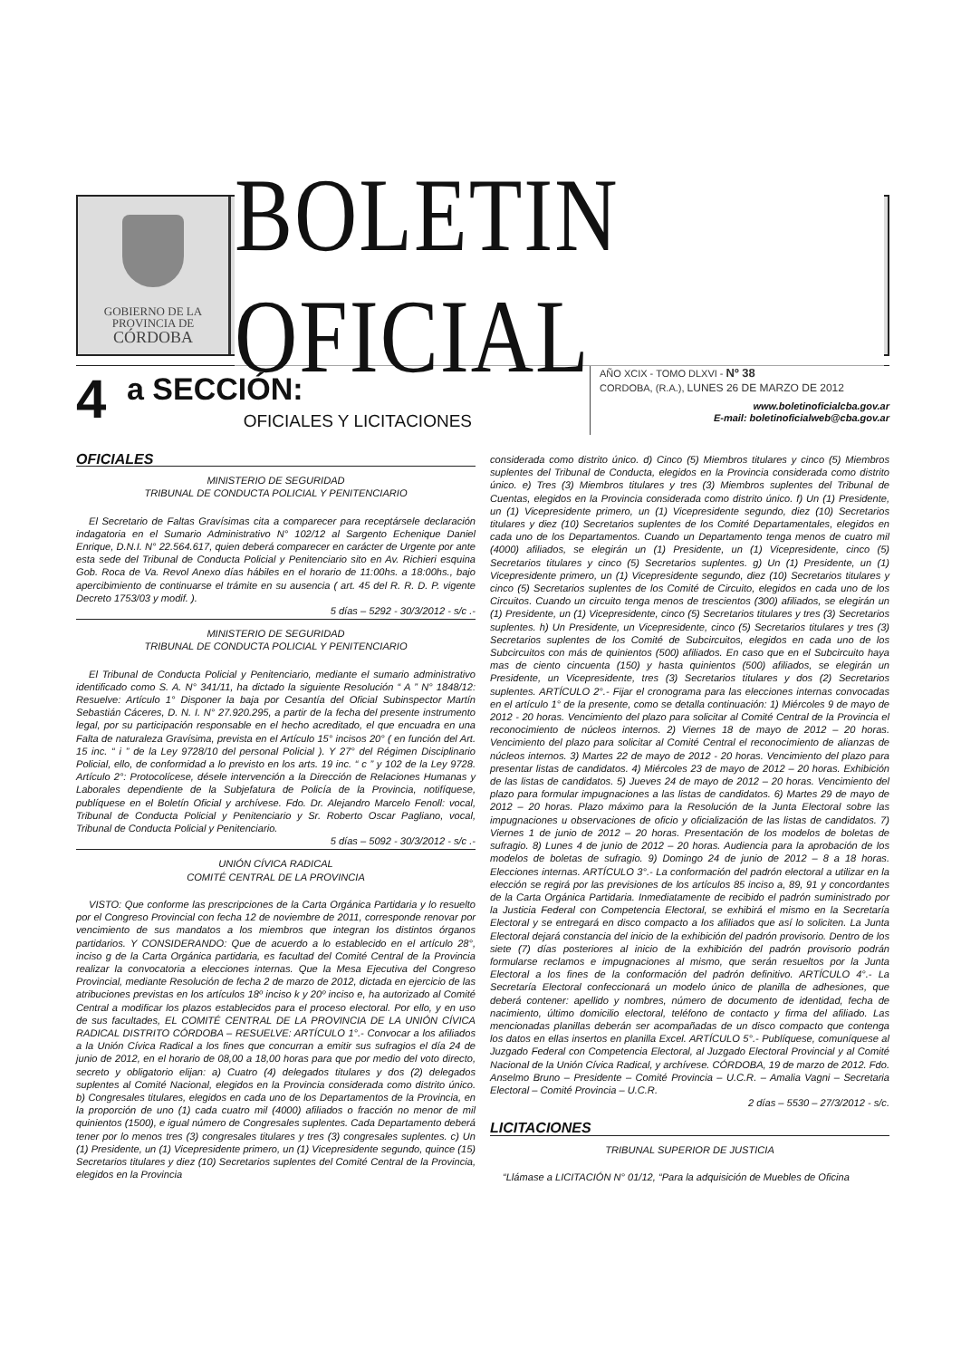GOBIERNO DE LA
PROVINCIA DE
CÓRDOBA
BOLETIN OFICIAL
4 a SECCIÓN:
OFICIALES Y LICITACIONES
AÑO XCIX - TOMO DLXVI - Nº 38
CORDOBA, (R.A.), LUNES 26 DE MARZO DE 2012
www.boletinoficialcba.gov.ar
E-mail: boletinoficialweb@cba.gov.ar
OFICIALES
MINISTERIO DE SEGURIDAD
TRIBUNAL DE CONDUCTA POLICIAL Y PENITENCIARIO
El Secretario de Faltas Gravísimas cita a comparecer para receptársele declaración indagatoria en el Sumario Administrativo N° 102/12 al Sargento Echenique Daniel Enrique, D.N.I. N° 22.564.617, quien deberá comparecer en carácter de Urgente por ante esta sede del Tribunal de Conducta Policial y Penitenciario sito en Av. Richieri esquina Gob. Roca de Va. Revol Anexo días hábiles en el horario de 11:00hs. a 18:00hs., bajo apercibimiento de continuarse el trámite en su ausencia ( art. 45 del R. R. D. P. vigente Decreto 1753/03 y modif. ).
5 días – 5292 - 30/3/2012 - s/c .-
MINISTERIO DE SEGURIDAD
TRIBUNAL DE CONDUCTA POLICIAL Y PENITENCIARIO
El Tribunal de Conducta Policial y Penitenciario, mediante el sumario administrativo identificado como S. A. N° 341/11, ha dictado la siguiente Resolución “ A ” N° 1848/12: Resuelve: Artículo 1° Disponer la baja por Cesantía del Oficial Subinspector Martín Sebastián Cáceres, D. N. I. N° 27.920.295, a partir de la fecha del presente instrumento legal, por su participación responsable en el hecho acreditado, el que encuadra en una Falta de naturaleza Gravísima, prevista en el Artículo 15° incisos 20° ( en función del Art. 15 inc. “ i ” de la Ley 9728/10 del personal Policial ). Y 27° del Régimen Disciplinario Policial, ello, de conformidad a lo previsto en los arts. 19 inc. “ c ” y 102 de la Ley 9728. Artículo 2°: Protocolícese, désele intervención a la Dirección de Relaciones Humanas y Laborales dependiente de la Subjefatura de Policía de la Provincia, notifíquese, publíquese en el Boletín Oficial y archívese. Fdo. Dr. Alejandro Marcelo Fenoll: vocal, Tribunal de Conducta Policial y Penitenciario y Sr. Roberto Oscar Pagliano, vocal, Tribunal de Conducta Policial y Penitenciario.
5 días – 5092 - 30/3/2012 - s/c .-
UNIÓN CÍVICA RADICAL
COMITÉ CENTRAL DE LA PROVINCIA
VISTO: Que conforme las prescripciones de la Carta Orgánica Partidaria y lo resuelto por el Congreso Provincial con fecha 12 de noviembre de 2011, corresponde renovar por vencimiento de sus mandatos a los miembros que integran los distintos órganos partidarios. Y CONSIDERANDO: Que de acuerdo a lo establecido en el artículo 28°, inciso g de la Carta Orgánica partidaria, es facultad del Comité Central de la Provincia realizar la convocatoria a elecciones internas. Que la Mesa Ejecutiva del Congreso Provincial, mediante Resolución de fecha 2 de marzo de 2012, dictada en ejercicio de las atribuciones previstas en los artículos 18º inciso k y 20º inciso e, ha autorizado al Comité Central a modificar los plazos establecidos para el proceso electoral. Por ello, y en uso de sus facultades, EL COMITÉ CENTRAL DE LA PROVINCIA DE LA UNIÓN CÍVICA RADICAL DISTRITO CÓRDOBA – RESUELVE: ARTÍCULO 1°.- Convocar a los afiliados a la Unión Cívica Radical a los fines que concurran a emitir sus sufragios el día 24 de junio de 2012, en el horario de 08,00 a 18,00 horas para que por medio del voto directo, secreto y obligatorio elijan: a) Cuatro (4) delegados titulares y dos (2) delegados suplentes al Comité Nacional, elegidos en la Provincia considerada como distrito único. b) Congresales titulares, elegidos en cada uno de los Departamentos de la Provincia, en la proporción de uno (1) cada cuatro mil (4000) afiliados o fracción no menor de mil quinientos (1500), e igual número de Congresales suplentes. Cada Departamento deberá tener por lo menos tres (3) congresales titulares y tres (3) congresales suplentes. c) Un (1) Presidente, un (1) Vicepresidente primero, un (1) Vicepresidente segundo, quince (15) Secretarios titulares y diez (10) Secretarios suplentes del Comité Central de la Provincia, elegidos en la Provincia
considerada como distrito único. d) Cinco (5) Miembros titulares y cinco (5) Miembros suplentes del Tribunal de Conducta, elegidos en la Provincia considerada como distrito único. e) Tres (3) Miembros titulares y tres (3) Miembros suplentes del Tribunal de Cuentas, elegidos en la Provincia considerada como distrito único. f) Un (1) Presidente, un (1) Vicepresidente primero, un (1) Vicepresidente segundo, diez (10) Secretarios titulares y diez (10) Secretarios suplentes de los Comité Departamentales, elegidos en cada uno de los Departamentos. Cuando un Departamento tenga menos de cuatro mil (4000) afiliados, se elegirán un (1) Presidente, un (1) Vicepresidente, cinco (5) Secretarios titulares y cinco (5) Secretarios suplentes. g) Un (1) Presidente, un (1) Vicepresidente primero, un (1) Vicepresidente segundo, diez (10) Secretarios titulares y cinco (5) Secretarios suplentes de los Comité de Circuito, elegidos en cada uno de los Circuitos. Cuando un circuito tenga menos de trescientos (300) afiliados, se elegirán un (1) Presidente, un (1) Vicepresidente, cinco (5) Secretarios titulares y tres (3) Secretarios suplentes. h) Un Presidente, un Vicepresidente, cinco (5) Secretarios titulares y tres (3) Secretarios suplentes de los Comité de Subcircuitos, elegidos en cada uno de los Subcircuitos con más de quinientos (500) afiliados. En caso que en el Subcircuito haya mas de ciento cincuenta (150) y hasta quinientos (500) afiliados, se elegirán un Presidente, un Vicepresidente, tres (3) Secretarios titulares y dos (2) Secretarios suplentes. ARTÍCULO 2°.- Fijar el cronograma para las elecciones internas convocadas en el artículo 1° de la presente, como se detalla continuación: 1) Miércoles 9 de mayo de 2012 - 20 horas. Vencimiento del plazo para solicitar al Comité Central de la Provincia el reconocimiento de núcleos internos. 2) Viernes 18 de mayo de 2012 – 20 horas. Vencimiento del plazo para solicitar al Comité Central el reconocimiento de alianzas de núcleos internos. 3) Martes 22 de mayo de 2012 - 20 horas. Vencimiento del plazo para presentar listas de candidatos. 4) Miércoles 23 de mayo de 2012 – 20 horas. Exhibición de las listas de candidatos. 5) Jueves 24 de mayo de 2012 – 20 horas. Vencimiento del plazo para formular impugnaciones a las listas de candidatos. 6) Martes 29 de mayo de 2012 – 20 horas. Plazo máximo para la Resolución de la Junta Electoral sobre las impugnaciones u observaciones de oficio y oficialización de las listas de candidatos. 7) Viernes 1 de junio de 2012 – 20 horas. Presentación de los modelos de boletas de sufragio. 8) Lunes 4 de junio de 2012 – 20 horas. Audiencia para la aprobación de los modelos de boletas de sufragio. 9) Domingo 24 de junio de 2012 – 8 a 18 horas. Elecciones internas. ARTÍCULO 3°.- La conformación del padrón electoral a utilizar en la elección se regirá por las previsiones de los artículos 85 inciso a, 89, 91 y concordantes de la Carta Orgánica Partidaria. Inmediatamente de recibido el padrón suministrado por la Justicia Federal con Competencia Electoral, se exhibirá el mismo en la Secretaría Electoral y se entregará en disco compacto a los afiliados que así lo soliciten. La Junta Electoral dejará constancia del inicio de la exhibición del padrón provisorio. Dentro de los siete (7) días posteriores al inicio de la exhibición del padrón provisorio podrán formularse reclamos e impugnaciones al mismo, que serán resueltos por la Junta Electoral a los fines de la conformación del padrón definitivo. ARTÍCULO 4°.- La Secretaría Electoral confeccionará un modelo único de planilla de adhesiones, que deberá contener: apellido y nombres, número de documento de identidad, fecha de nacimiento, último domicilio electoral, teléfono de contacto y firma del afiliado. Las mencionadas planillas deberán ser acompañadas de un disco compacto que contenga los datos en ellas insertos en planilla Excel. ARTÍCULO 5°.- Publíquese, comuníquese al Juzgado Federal con Competencia Electoral, al Juzgado Electoral Provincial y al Comité Nacional de la Unión Cívica Radical, y archívese. CÓRDOBA, 19 de marzo de 2012. Fdo. Anselmo Bruno – Presidente – Comité Provincia – U.C.R. – Amalia Vagni – Secretaria Electoral – Comité Provincia – U.C.R.
2 días – 5530 – 27/3/2012 - s/c.
LICITACIONES
TRIBUNAL SUPERIOR DE JUSTICIA
“Llámase a LICITACIÓN N° 01/12, “Para la adquisición de Muebles de Oficina